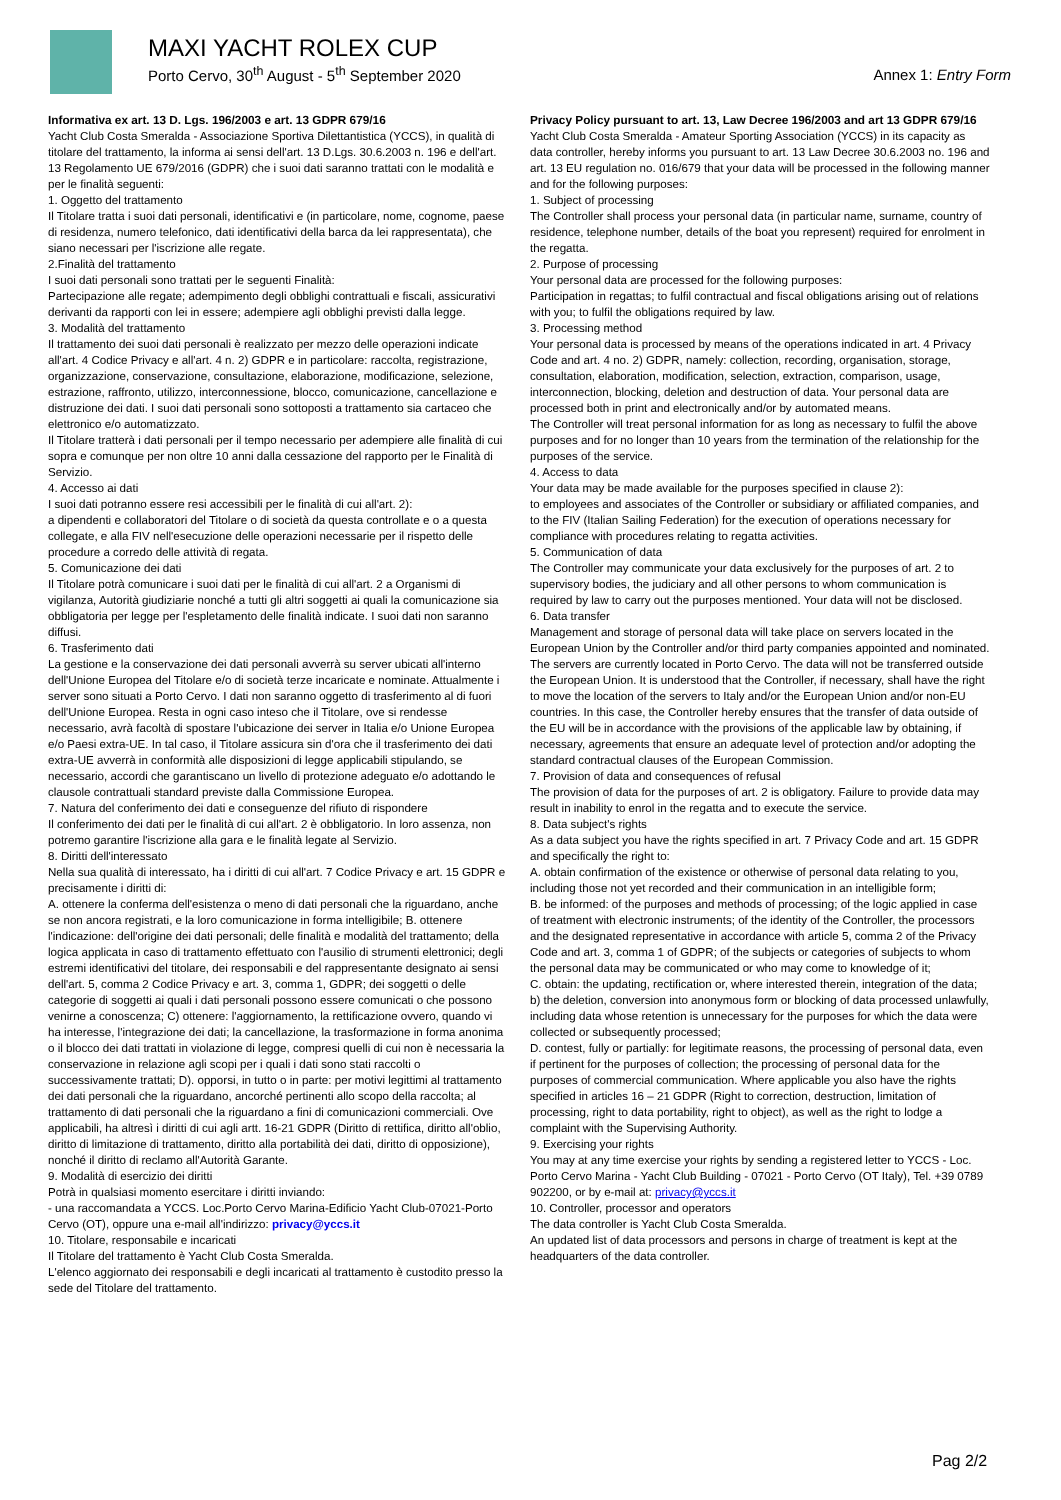MAXI YACHT ROLEX CUP
Porto Cervo, 30<sup>th</sup> August - 5<sup>th</sup> September 2020
Annex 1: Entry Form
Informativa ex art. 13 D. Lgs. 196/2003 e art. 13 GDPR 679/16
Yacht Club Costa Smeralda - Associazione Sportiva Dilettantistica (YCCS), in qualità di titolare del trattamento, la informa ai sensi dell'art. 13 D.Lgs. 30.6.2003 n. 196 e dell'art. 13 Regolamento UE 679/2016 (GDPR) che i suoi dati saranno trattati con le modalità e per le finalità seguenti:
1. Oggetto del trattamento
Il Titolare tratta i suoi dati personali, identificativi e (in particolare, nome, cognome, paese di residenza, numero telefonico, dati identificativi della barca da lei rappresentata), che siano necessari per l'iscrizione alle regate.
2.Finalità del trattamento
I suoi dati personali sono trattati per le seguenti Finalità:
Partecipazione alle regate; adempimento degli obblighi contrattuali e fiscali, assicurativi derivanti da rapporti con lei in essere; adempiere agli obblighi previsti dalla legge.
3. Modalità del trattamento
Il trattamento dei suoi dati personali è realizzato per mezzo delle operazioni indicate all'art. 4 Codice Privacy e all'art. 4 n. 2) GDPR e in particolare: raccolta, registrazione, organizzazione, conservazione, consultazione, elaborazione, modificazione, selezione, estrazione, raffronto, utilizzo, interconnessione, blocco, comunicazione, cancellazione e distruzione dei dati. I suoi dati personali sono sottoposti a trattamento sia cartaceo che elettronico e/o automatizzato.
Il Titolare tratterà i dati personali per il tempo necessario per adempiere alle finalità di cui sopra e comunque per non oltre 10 anni dalla cessazione del rapporto per le Finalità di Servizio.
4. Accesso ai dati
I suoi dati potranno essere resi accessibili per le finalità di cui all'art. 2):
a dipendenti e collaboratori del Titolare o di società da questa controllate e o a questa collegate, e alla FIV nell'esecuzione delle operazioni necessarie per il rispetto delle procedure a corredo delle attività di regata.
5. Comunicazione dei dati
Il Titolare potrà comunicare i suoi dati per le finalità di cui all'art. 2 a Organismi di vigilanza, Autorità giudiziarie nonché a tutti gli altri soggetti ai quali la comunicazione sia obbligatoria per legge per l'espletamento delle finalità indicate. I suoi dati non saranno diffusi.
6. Trasferimento dati
La gestione e la conservazione dei dati personali avverrà su server ubicati all'interno dell'Unione Europea del Titolare e/o di società terze incaricate e nominate. Attualmente i server sono situati a Porto Cervo. I dati non saranno oggetto di trasferimento al di fuori dell'Unione Europea. Resta in ogni caso inteso che il Titolare, ove si rendesse necessario, avrà facoltà di spostare l'ubicazione dei server in Italia e/o Unione Europea e/o Paesi extra-UE. In tal caso, il Titolare assicura sin d'ora che il trasferimento dei dati extra-UE avverrà in conformità alle disposizioni di legge applicabili stipulando, se necessario, accordi che garantiscano un livello di protezione adeguato e/o adottando le clausole contrattuali standard previste dalla Commissione Europea.
7. Natura del conferimento dei dati e conseguenze del rifiuto di rispondere
Il conferimento dei dati per le finalità di cui all'art. 2 è obbligatorio. In loro assenza, non potremo garantire l'iscrizione alla gara e le finalità legate al Servizio.
8. Diritti dell'interessato
Nella sua qualità di interessato, ha i diritti di cui all'art. 7 Codice Privacy e art. 15 GDPR e precisamente i diritti di:
A. ottenere la conferma dell'esistenza o meno di dati personali che la riguardano, anche se non ancora registrati, e la loro comunicazione in forma intelligibile; B. ottenere l'indicazione: dell'origine dei dati personali; delle finalità e modalità del trattamento; della logica applicata in caso di trattamento effettuato con l'ausilio di strumenti elettronici; degli estremi identificativi del titolare, dei responsabili e del rappresentante designato ai sensi dell'art. 5, comma 2 Codice Privacy e art. 3, comma 1, GDPR; dei soggetti o delle categorie di soggetti ai quali i dati personali possono essere comunicati o che possono venirne a conoscenza; C) ottenere: l'aggiornamento, la rettificazione ovvero, quando vi ha interesse, l'integrazione dei dati; la cancellazione, la trasformazione in forma anonima o il blocco dei dati trattati in violazione di legge, compresi quelli di cui non è necessaria la conservazione in relazione agli scopi per i quali i dati sono stati raccolti o successivamente trattati; D). opporsi, in tutto o in parte: per motivi legittimi al trattamento dei dati personali che la riguardano, ancorché pertinenti allo scopo della raccolta; al trattamento di dati personali che la riguardano a fini di comunicazioni commerciali. Ove applicabili, ha altresì i diritti di cui agli artt. 16-21 GDPR (Diritto di rettifica, diritto all'oblio, diritto di limitazione di trattamento, diritto alla portabilità dei dati, diritto di opposizione), nonché il diritto di reclamo all'Autorità Garante.
9. Modalità di esercizio dei diritti
Potrà in qualsiasi momento esercitare i diritti inviando:
- una raccomandata a YCCS. Loc.Porto Cervo Marina-Edificio Yacht Club-07021-Porto Cervo (OT), oppure una e-mail all'indirizzo: privacy@yccs.it
10. Titolare, responsabile e incaricati
Il Titolare del trattamento è Yacht Club Costa Smeralda.
L'elenco aggiornato dei responsabili e degli incaricati al trattamento è custodito presso la sede del Titolare del trattamento.
Privacy Policy pursuant to art. 13, Law Decree 196/2003 and art 13 GDPR 679/16
Yacht Club Costa Smeralda - Amateur Sporting Association (YCCS) in its capacity as data controller, hereby informs you pursuant to art. 13 Law Decree 30.6.2003 no. 196 and art. 13 EU regulation no. 016/679 that your data will be processed in the following manner and for the following purposes:
1. Subject of processing
The Controller shall process your personal data (in particular name, surname, country of residence, telephone number, details of the boat you represent) required for enrolment in the regatta.
2. Purpose of processing
Your personal data are processed for the following purposes:
Participation in regattas; to fulfil contractual and fiscal obligations arising out of relations with you; to fulfil the obligations required by law.
3. Processing method
Your personal data is processed by means of the operations indicated in art. 4 Privacy Code and art. 4 no. 2) GDPR, namely: collection, recording, organisation, storage, consultation, elaboration, modification, selection, extraction, comparison, usage, interconnection, blocking, deletion and destruction of data. Your personal data are processed both in print and electronically and/or by automated means.
The Controller will treat personal information for as long as necessary to fulfil the above purposes and for no longer than 10 years from the termination of the relationship for the purposes of the service.
4. Access to data
Your data may be made available for the purposes specified in clause 2):
to employees and associates of the Controller or subsidiary or affiliated companies, and to the FIV (Italian Sailing Federation) for the execution of operations necessary for compliance with procedures relating to regatta activities.
5. Communication of data
The Controller may communicate your data exclusively for the purposes of art. 2 to supervisory bodies, the judiciary and all other persons to whom communication is required by law to carry out the purposes mentioned. Your data will not be disclosed.
6. Data transfer
Management and storage of personal data will take place on servers located in the European Union by the Controller and/or third party companies appointed and nominated. The servers are currently located in Porto Cervo. The data will not be transferred outside the European Union. It is understood that the Controller, if necessary, shall have the right to move the location of the servers to Italy and/or the European Union and/or non-EU countries. In this case, the Controller hereby ensures that the transfer of data outside of the EU will be in accordance with the provisions of the applicable law by obtaining, if necessary, agreements that ensure an adequate level of protection and/or adopting the standard contractual clauses of the European Commission.
7. Provision of data and consequences of refusal
The provision of data for the purposes of art. 2 is obligatory. Failure to provide data may result in inability to enrol in the regatta and to execute the service.
8. Data subject's rights
As a data subject you have the rights specified in art. 7 Privacy Code and art. 15 GDPR and specifically the right to:
A. obtain confirmation of the existence or otherwise of personal data relating to you, including those not yet recorded and their communication in an intelligible form;
B. be informed: of the purposes and methods of processing; of the logic applied in case of treatment with electronic instruments; of the identity of the Controller, the processors and the designated representative in accordance with article 5, comma 2 of the Privacy Code and art. 3, comma 1 of GDPR; of the subjects or categories of subjects to whom the personal data may be communicated or who may come to knowledge of it;
C. obtain: the updating, rectification or, where interested therein, integration of the data; b) the deletion, conversion into anonymous form or blocking of data processed unlawfully, including data whose retention is unnecessary for the purposes for which the data were collected or subsequently processed;
D. contest, fully or partially: for legitimate reasons, the processing of personal data, even if pertinent for the purposes of collection; the processing of personal data for the purposes of commercial communication. Where applicable you also have the rights specified in articles 16 – 21 GDPR (Right to correction, destruction, limitation of processing, right to data portability, right to object), as well as the right to lodge a complaint with the Supervising Authority.
9. Exercising your rights
You may at any time exercise your rights by sending a registered letter to YCCS - Loc. Porto Cervo Marina - Yacht Club Building - 07021 - Porto Cervo (OT Italy), Tel. +39 0789 902200, or by e-mail at: privacy@yccs.it
10. Controller, processor and operators
The data controller is Yacht Club Costa Smeralda.
An updated list of data processors and persons in charge of treatment is kept at the headquarters of the data controller.
Pag 2/2